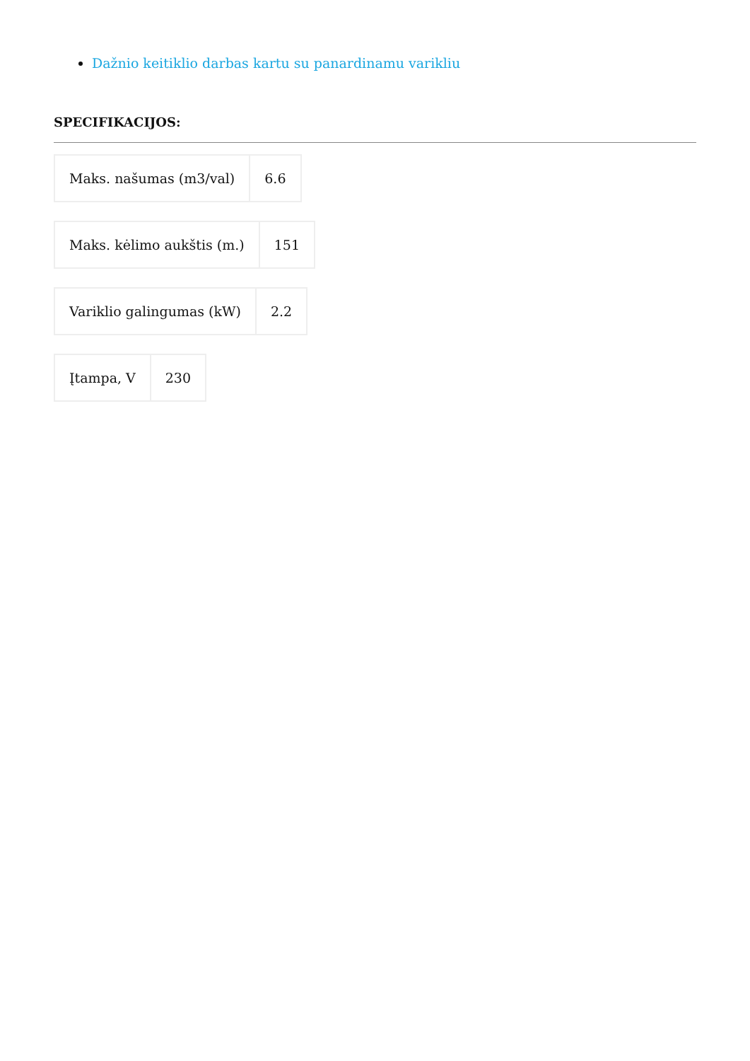Dažnio keitiklio darbas kartu su panardinamu varikliu
SPECIFIKACIJOS:
| Maks. našumas (m3/val) | 6.6 |
| Maks. kėlimo aukštis (m.) | 151 |
| Variklio galingumas (kW) | 2.2 |
| Įtampa, V | 230 |